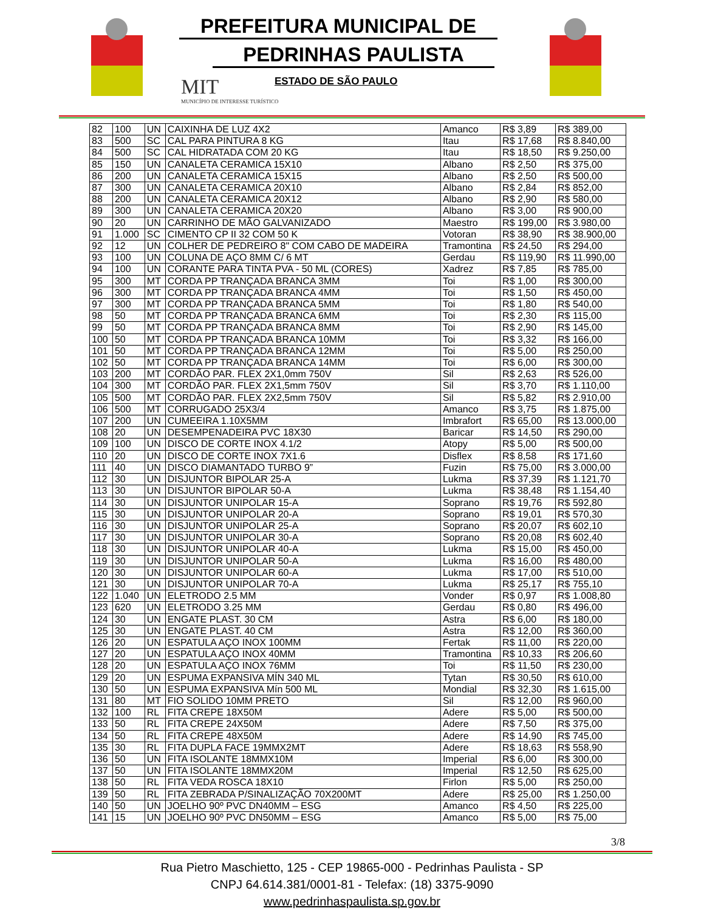PREFEITURA MUNICIPAL DE
PEDRINHAS PAULISTA
ESTADO DE SÃO PAULO
MIT
MUNICÍPIO DE INTERESSE TURÍSTICO
| 82 | 100 | UN | CAIXINHA DE LUZ 4X2 | Amanco | R$ 3,89 | R$ 389,00 |
| 83 | 500 | SC | CAL PARA PINTURA 8 KG | Itau | R$ 17,68 | R$ 8.840,00 |
| 84 | 500 | SC | CAL HIDRATADA COM 20 KG | Itau | R$ 18,50 | R$ 9.250,00 |
| 85 | 150 | UN | CANALETA CERAMICA 15X10 | Albano | R$ 2,50 | R$ 375,00 |
| 86 | 200 | UN | CANALETA CERAMICA 15X15 | Albano | R$ 2,50 | R$ 500,00 |
| 87 | 300 | UN | CANALETA CERAMICA 20X10 | Albano | R$ 2,84 | R$ 852,00 |
| 88 | 200 | UN | CANALETA CERAMICA 20X12 | Albano | R$ 2,90 | R$ 580,00 |
| 89 | 300 | UN | CANALETA CERAMICA 20X20 | Albano | R$ 3,00 | R$ 900,00 |
| 90 | 20 | UN | CARRINHO DE MÃO GALVANIZADO | Maestro | R$ 199,00 | R$ 3.980,00 |
| 91 | 1.000 | SC | CIMENTO CP II 32 COM 50 K | Votoran | R$ 38,90 | R$ 38.900,00 |
| 92 | 12 | UN | COLHER DE PEDREIRO 8" COM CABO DE MADEIRA | Tramontina | R$ 24,50 | R$ 294,00 |
| 93 | 100 | UN | COLUNA DE AÇO 8MM C/ 6 MT | Gerdau | R$ 119,90 | R$ 11.990,00 |
| 94 | 100 | UN | CORANTE PARA TINTA PVA - 50 ML (CORES) | Xadrez | R$ 7,85 | R$ 785,00 |
| 95 | 300 | MT | CORDA PP TRANÇADA BRANCA 3MM | Toi | R$ 1,00 | R$ 300,00 |
| 96 | 300 | MT | CORDA PP TRANÇADA BRANCA 4MM | Toi | R$ 1,50 | R$ 450,00 |
| 97 | 300 | MT | CORDA PP TRANÇADA BRANCA 5MM | Toi | R$ 1,80 | R$ 540,00 |
| 98 | 50 | MT | CORDA PP TRANÇADA BRANCA 6MM | Toi | R$ 2,30 | R$ 115,00 |
| 99 | 50 | MT | CORDA PP TRANÇADA BRANCA 8MM | Toi | R$ 2,90 | R$ 145,00 |
| 100 | 50 | MT | CORDA PP TRANÇADA BRANCA 10MM | Toi | R$ 3,32 | R$ 166,00 |
| 101 | 50 | MT | CORDA PP TRANÇADA BRANCA 12MM | Toi | R$ 5,00 | R$ 250,00 |
| 102 | 50 | MT | CORDA PP TRANÇADA BRANCA 14MM | Toi | R$ 6,00 | R$ 300,00 |
| 103 | 200 | MT | CORDÃO PAR. FLEX 2X1,0mm 750V | Sil | R$ 2,63 | R$ 526,00 |
| 104 | 300 | MT | CORDÃO PAR. FLEX 2X1,5mm 750V | Sil | R$ 3,70 | R$ 1.110,00 |
| 105 | 500 | MT | CORDÃO PAR. FLEX 2X2,5mm 750V | Sil | R$ 5,82 | R$ 2.910,00 |
| 106 | 500 | MT | CORRUGADO 25X3/4 | Amanco | R$ 3,75 | R$ 1.875,00 |
| 107 | 200 | UN | CUMEEIRA 1.10X5MM | Imbrafort | R$ 65,00 | R$ 13.000,00 |
| 108 | 20 | UN | DESEMPENADEIRA PVC 18X30 | Baricar | R$ 14,50 | R$ 290,00 |
| 109 | 100 | UN | DISCO DE CORTE INOX 4.1/2 | Atopy | R$ 5,00 | R$ 500,00 |
| 110 | 20 | UN | DISCO DE CORTE INOX 7X1.6 | Disflex | R$ 8,58 | R$ 171,60 |
| 111 | 40 | UN | DISCO DIAMANTADO TURBO 9” | Fuzin | R$ 75,00 | R$ 3.000,00 |
| 112 | 30 | UN | DISJUNTOR BIPOLAR 25-A | Lukma | R$ 37,39 | R$ 1.121,70 |
| 113 | 30 | UN | DISJUNTOR BIPOLAR 50-A | Lukma | R$ 38,48 | R$ 1.154,40 |
| 114 | 30 | UN | DISJUNTOR UNIPOLAR 15-A | Soprano | R$ 19,76 | R$ 592,80 |
| 115 | 30 | UN | DISJUNTOR UNIPOLAR 20-A | Soprano | R$ 19,01 | R$ 570,30 |
| 116 | 30 | UN | DISJUNTOR UNIPOLAR 25-A | Soprano | R$ 20,07 | R$ 602,10 |
| 117 | 30 | UN | DISJUNTOR UNIPOLAR 30-A | Soprano | R$ 20,08 | R$ 602,40 |
| 118 | 30 | UN | DISJUNTOR UNIPOLAR 40-A | Lukma | R$ 15,00 | R$ 450,00 |
| 119 | 30 | UN | DISJUNTOR UNIPOLAR 50-A | Lukma | R$ 16,00 | R$ 480,00 |
| 120 | 30 | UN | DISJUNTOR UNIPOLAR 60-A | Lukma | R$ 17,00 | R$ 510,00 |
| 121 | 30 | UN | DISJUNTOR UNIPOLAR 70-A | Lukma | R$ 25,17 | R$ 755,10 |
| 122 | 1.040 | UN | ELETRODO 2.5 MM | Vonder | R$ 0,97 | R$ 1.008,80 |
| 123 | 620 | UN | ELETRODO 3.25 MM | Gerdau | R$ 0,80 | R$ 496,00 |
| 124 | 30 | UN | ENGATE PLAST. 30 CM | Astra | R$ 6,00 | R$ 180,00 |
| 125 | 30 | UN | ENGATE PLAST. 40 CM | Astra | R$ 12,00 | R$ 360,00 |
| 126 | 20 | UN | ESPATULA AÇO INOX 100MM | Fertak | R$ 11,00 | R$ 220,00 |
| 127 | 20 | UN | ESPATULA AÇO INOX 40MM | Tramontina | R$ 10,33 | R$ 206,60 |
| 128 | 20 | UN | ESPATULA AÇO INOX 76MM | Toi | R$ 11,50 | R$ 230,00 |
| 129 | 20 | UN | ESPUMA EXPANSIVA MÍN 340 ML | Tytan | R$ 30,50 | R$ 610,00 |
| 130 | 50 | UN | ESPUMA EXPANSIVA Mín 500 ML | Mondial | R$ 32,30 | R$ 1.615,00 |
| 131 | 80 | MT | FIO SOLIDO 10MM PRETO | Sil | R$ 12,00 | R$ 960,00 |
| 132 | 100 | RL | FITA CREPE 18X50M | Adere | R$ 5,00 | R$ 500,00 |
| 133 | 50 | RL | FITA CREPE 24X50M | Adere | R$ 7,50 | R$ 375,00 |
| 134 | 50 | RL | FITA CREPE 48X50M | Adere | R$ 14,90 | R$ 745,00 |
| 135 | 30 | RL | FITA DUPLA FACE 19MMX2MT | Adere | R$ 18,63 | R$ 558,90 |
| 136 | 50 | UN | FITA ISOLANTE 18MMX10M | Imperial | R$ 6,00 | R$ 300,00 |
| 137 | 50 | UN | FITA ISOLANTE 18MMX20M | Imperial | R$ 12,50 | R$ 625,00 |
| 138 | 50 | RL | FITA VEDA ROSCA 18X10 | Firlon | R$ 5,00 | R$ 250,00 |
| 139 | 50 | RL | FITA ZEBRADA P/SINALIZAÇÃO 70X200MT | Adere | R$ 25,00 | R$ 1.250,00 |
| 140 | 50 | UN | JOELHO 90º PVC DN40MM – ESG | Amanco | R$ 4,50 | R$ 225,00 |
| 141 | 15 | UN | JOELHO 90º PVC DN50MM – ESG | Amanco | R$ 5,00 | R$ 75,00 |
3/8
Rua Pietro Maschietto, 125 - CEP 19865-000 - Pedrinhas Paulista - SP
CNPJ 64.614.381/0001-81 - Telefax: (18) 3375-9090
www.pedrinhaspaulista.sp.gov.br